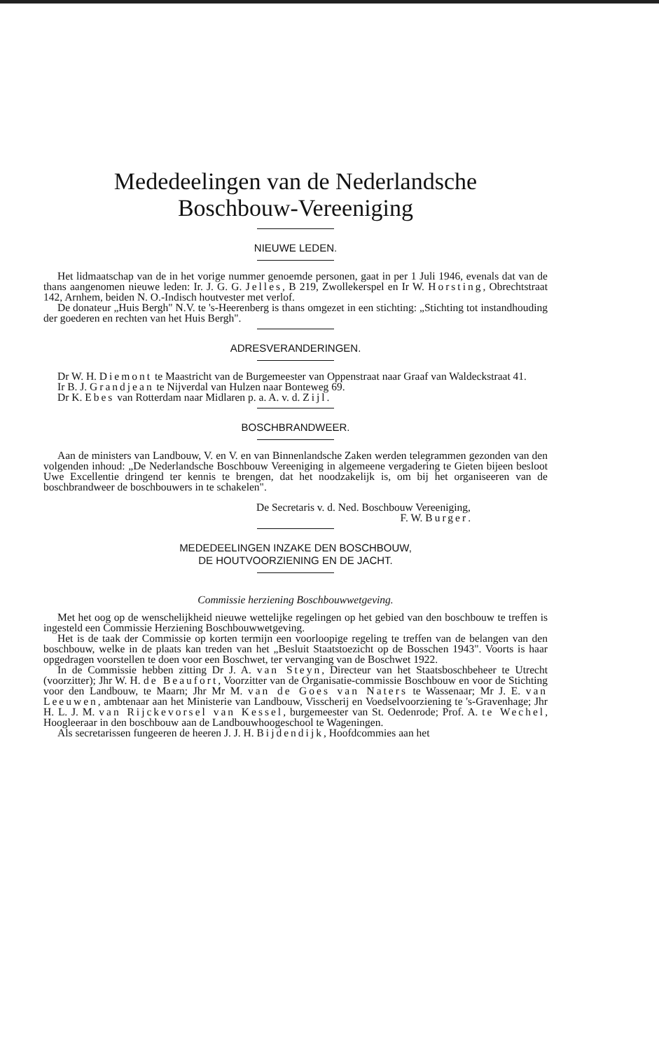Mededeelingen van de Nederlandsche
Boschbouw-Vereeniging
NIEUWE LEDEN.
Het lidmaatschap van de in het vorige nummer genoemde personen, gaat in per 1 Juli 1946, evenals dat van de thans aangenomen nieuwe leden: Ir. J. G. G. Jelles, B 219, Zwollekerspel en Ir W. Horsting, Obrechtstraat 142, Arnhem, beiden N. O.-Indisch houtvester met verlof.
De donateur „Huis Bergh" N.V. te 's-Heerenberg is thans omgezet in een stichting: „Stichting tot instandhouding der goederen en rechten van het Huis Bergh".
ADRESVERANDERINGEN.
Dr W. H. Diemont te Maastricht van de Burgemeester van Oppenstraat naar Graaf van Waldeckstraat 41.
Ir B. J. Grandjean te Nijverdal van Hulzen naar Bonteweg 69.
Dr K. Ebes van Rotterdam naar Midlaren p. a. A. v. d. Zijl.
BOSCHBRANDWEER.
Aan de ministers van Landbouw, V. en V. en van Binnenlandsche Zaken werden telegrammen gezonden van den volgenden inhoud: „De Nederlandsche Boschbouw Vereeniging in algemeene vergadering te Gieten bijeen besloot Uwe Excellentie dringend ter kennis te brengen, dat het noodzakelijk is, om bij het organiseeren van de boschbrandweer de boschbouwers in te schakelen".
De Secretaris v. d. Ned. Boschbouw Vereeniging,
F. W. Burger.
MEDEDEELINGEN INZAKE DEN BOSCHBOUW,
DE HOUTVOORZIENING EN DE JACHT.
Commissie herziening Boschbouwwetgeving.
Met het oog op de wenschelijkheid nieuwe wettelijke regelingen op het gebied van den boschbouw te treffen is ingesteld een Commissie Herziening Boschbouwwetgeving.
Het is de taak der Commissie op korten termijn een voorloopige regeling te treffen van de belangen van den boschbouw, welke in de plaats kan treden van het „Besluit Staatstoezicht op de Bosschen 1943". Voorts is haar opgedragen voorstellen te doen voor een Boschwet, ter vervanging van de Boschwet 1922.
In de Commissie hebben zitting Dr J. A. van Steyn, Directeur van het Staatsboschbeheer te Utrecht (voorzitter); Jhr W. H. de Beaufort, Voorzitter van de Organisatie-commissie Boschbouw en voor de Stichting voor den Landbouw, te Maarn; Jhr Mr M. van de Goes van Naters te Wassenaar; Mr J. E. van Leeuwen, ambtenaar aan het Ministerie van Landbouw, Visscherij en Voedselvoorziening te 's-Gravenhage; Jhr H. L. J. M. van Rijckevorsel van Kessel, burgemeester van St. Oedenrode; Prof. A. te Wechel, Hoogleeraar in den boschbouw aan de Landbouwhoogeschool te Wageningen.
Als secretarissen fungeeren de heeren J. J. H. Bijdendijk, Hoofdcommies aan het